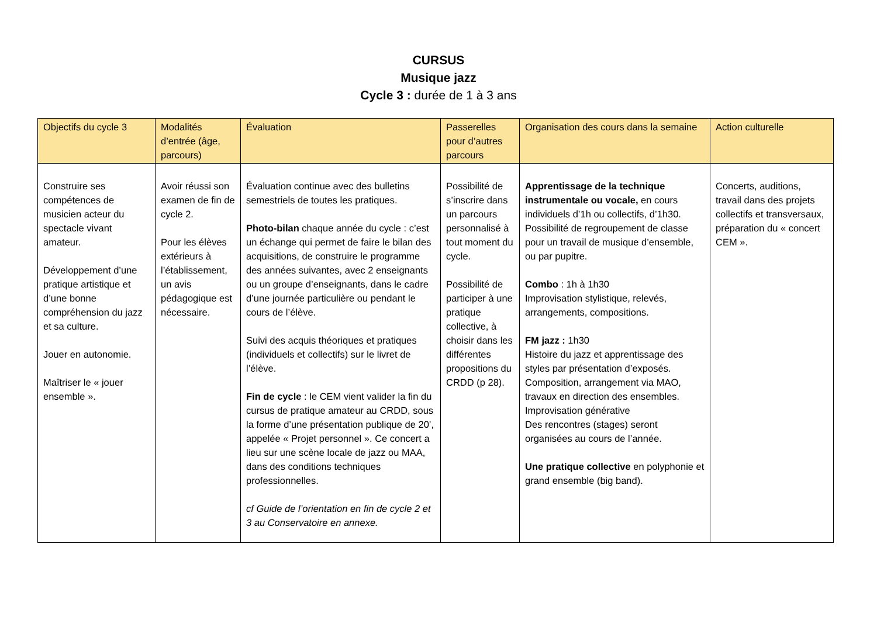CURSUS
Musique jazz
Cycle 3 : durée de 1 à 3 ans
| Objectifs du cycle 3 | Modalités d’entrée (âge, parcours) | Évaluation | Passerelles pour d’autres parcours | Organisation des cours dans la semaine | Action culturelle |
| --- | --- | --- | --- | --- | --- |
| Construire ses compétences de musicien acteur du spectacle vivant amateur. Développement d’une pratique artistique et d’une bonne compréhension du jazz et sa culture. Jouer en autonomie. Maîtriser le « jouer ensemble ». | Avoir réussi son examen de fin de cycle 2. Pour les élèves extérieurs à l’établissement, un avis pédagogique est nécessaire. | Évaluation continue avec des bulletins semestriels de toutes les pratiques. Photo-bilan chaque année du cycle : c’est un échange qui permet de faire le bilan des acquisitions, de construire le programme des années suivantes, avec 2 enseignants ou un groupe d’enseignants, dans le cadre d’une journée particulière ou pendant le cours de l’élève. Suivi des acquis théoriques et pratiques (individuels et collectifs) sur le livret de l’élève. Fin de cycle : le CEM vient valider la fin du cursus de pratique amateur au CRDD, sous la forme d’une présentation publique de 20’, appelée « Projet personnel ». Ce concert a lieu sur une scène locale de jazz ou MAA, dans des conditions techniques professionnelles. cf Guide de l’orientation en fin de cycle 2 et 3 au Conservatoire en annexe. | Possibilité de s’inscrire dans un parcours personnalisé à tout moment du cycle. Possibilité de participer à une pratique collective, à choisir dans les différentes propositions du CRDD (p 28). | Apprentissage de la technique instrumentale ou vocale, en cours individuels d’1h ou collectifs, d’1h30. Possibilité de regroupement de classe pour un travail de musique d’ensemble, ou par pupitre. Combo : 1h à 1h30 Improvisation stylistique, relevés, arrangements, compositions. FM jazz : 1h30 Histoire du jazz et apprentissage des styles par présentation d’exposés. Composition, arrangement via MAO, travaux en direction des ensembles. Improvisation générative Des rencontres (stages) seront organisées au cours de l’année. Une pratique collective en polyphonie et grand ensemble (big band). | Concerts, auditions, travail dans des projets collectifs et transversaux, préparation du « concert CEM ». |